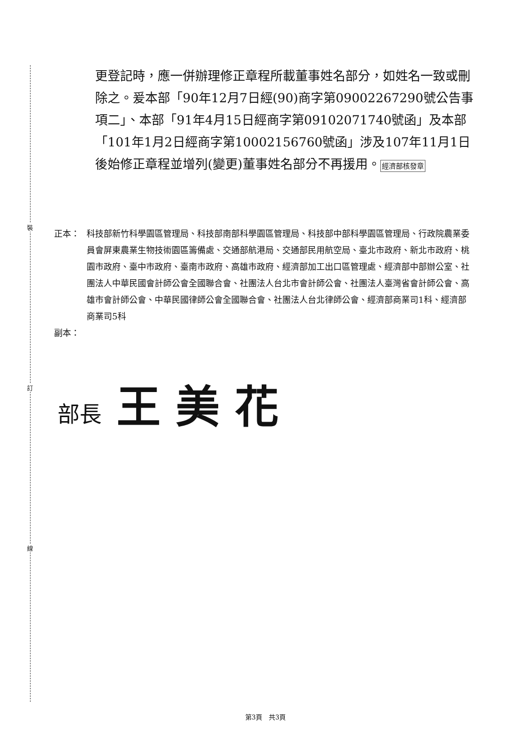裝
訂
線
更登記時，應一併辦理修正章程所載董事姓名部分，如姓名一致或刪除之。爰本部「90年12月7日經(90)商字第09002267290號公告事項二」、本部「91年4月15日經商字第09102071740號函」及本部「101年1月2日經商字第10002156760號函」涉及107年11月1日後始修正章程並增列(變更)董事姓名部分不再援用。經濟部核發章
正本： 科技部新竹科學園區管理局、科技部南部科學園區管理局、科技部中部科學園區管理局、行政院農業委員會屏東農業生物技術園區籌備處、交通部航港局、交通部民用航空局、臺北市政府、新北市政府、桃園市政府、臺中市政府、臺南市政府、高雄市政府、經濟部加工出口區管理處、經濟部中部辦公室、社團法人中華民國會計師公會全國聯合會、社團法人台北市會計師公會、社團法人臺灣省會計師公會、高雄市會計師公會、中華民國律師公會全國聯合會、社團法人台北律師公會、經濟部商業司1科、經濟部商業司5科
副本：
部長 王美花
第3頁　共3頁